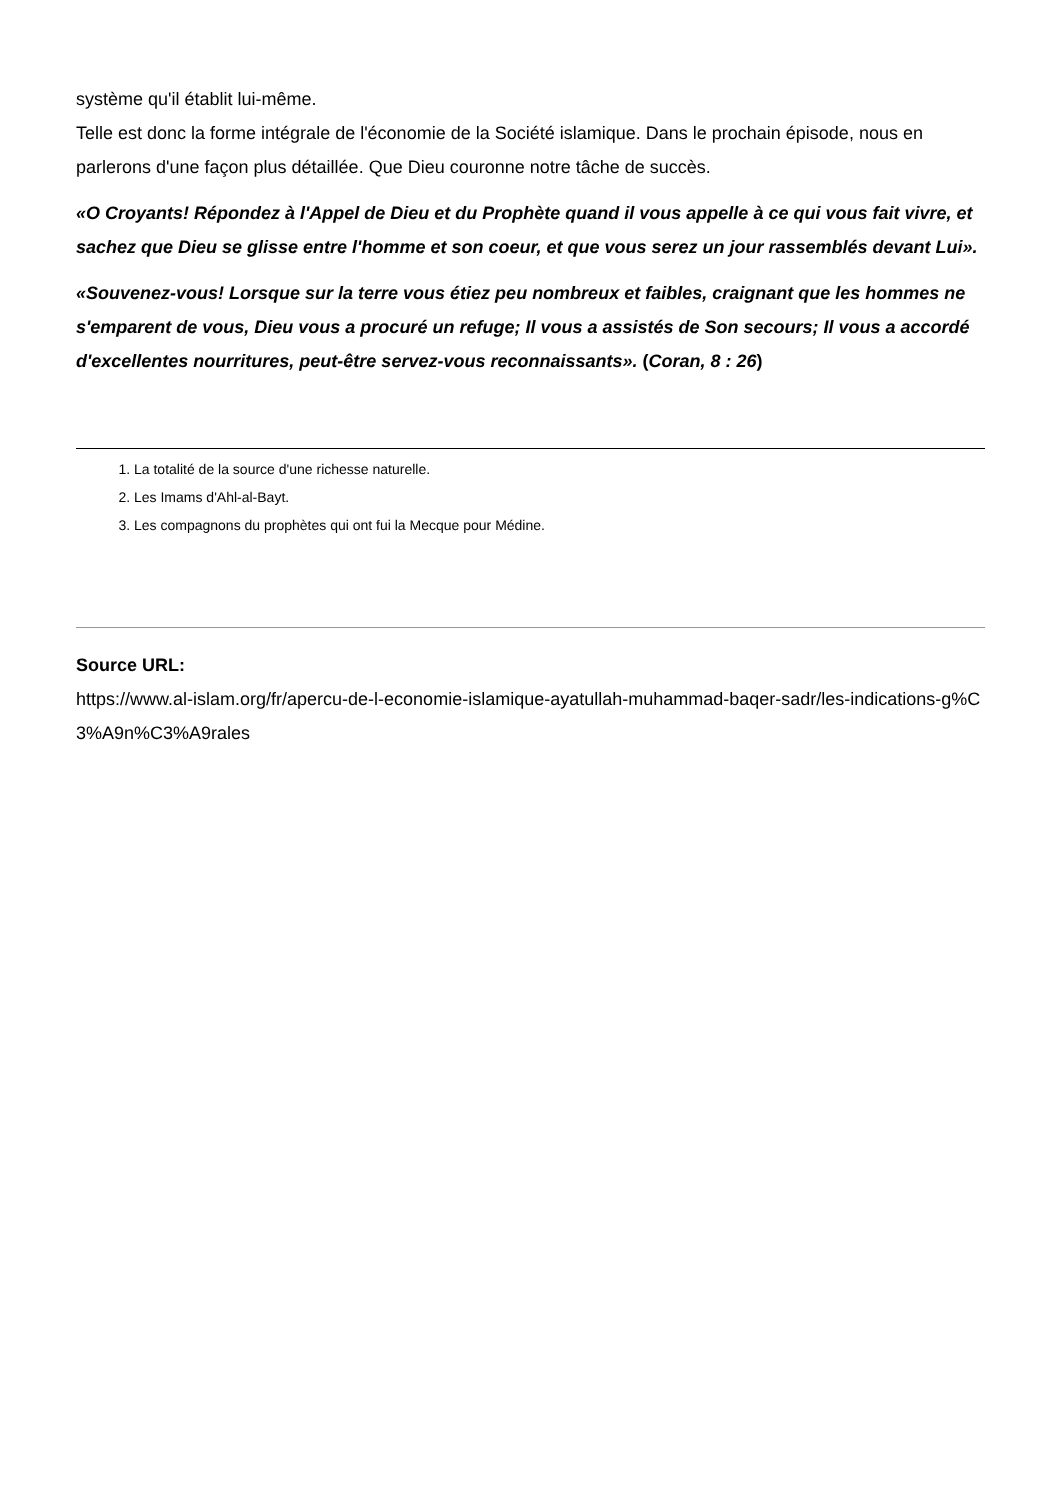système qu'il établit lui-même.
Telle est donc la forme intégrale de l'économie de la Société islamique. Dans le prochain épisode, nous en parlerons d'une façon plus détaillée. Que Dieu couronne notre tâche de succès.
«O Croyants! Répondez à l'Appel de Dieu et du Prophète quand il vous appelle à ce qui vous fait vivre, et sachez que Dieu se glisse entre l'homme et son coeur, et que vous serez un jour rassemblés devant Lui».
«Souvenez-vous! Lorsque sur la terre vous étiez peu nombreux et faibles, craignant que les hommes ne s'emparent de vous, Dieu vous a procuré un refuge; Il vous a assistés de Son secours; Il vous a accordé d'excellentes nourritures, peut-être servez-vous reconnaissants». (Coran, 8 : 26)
1. La totalité de la source d'une richesse naturelle.
2. Les Imams d'Ahl-al-Bayt.
3. Les compagnons du prophètes qui ont fui la Mecque pour Médine.
Source URL:
https://www.al-islam.org/fr/apercu-de-l-economie-islamique-ayatullah-muhammad-baqer-sadr/les-indications-g%C3%A9n%C3%A9rales